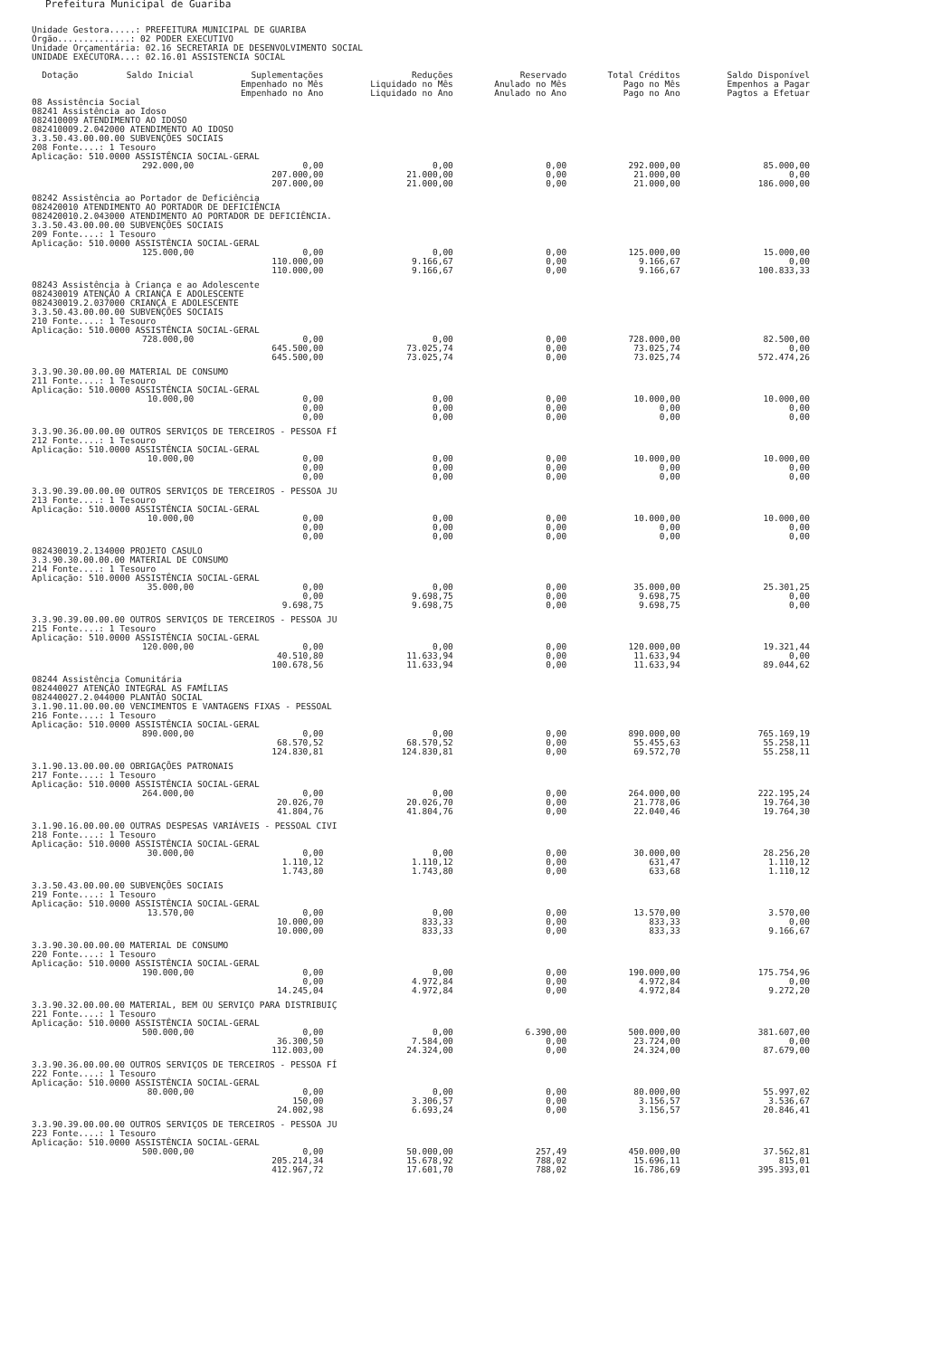Prefeitura Municipal de Guariba
Unidade Gestora.....: PREFEITURA MUNICIPAL DE GUARIBA
Órgão..............: 02 PODER EXECUTIVO
Unidade Orçamentária: 02.16 SECRETARIA DE DESENVOLVIMENTO SOCIAL
UNIDADE EXECUTORA...: 02.16.01 ASSISTENCIA SOCIAL
| Dotação | Saldo Inicial | Suplementações Empenhado no Mês Empenhado no Ano | Reduções Liquidado no Mês Liquidado no Ano | Reservado Anulado no Mês Anulado no Ano | Total Créditos Pago no Mês Pago no Ano | Saldo Disponível Empenhos a Pagar Pagtos a Efetuar |
| --- | --- | --- | --- | --- | --- | --- |
| 08 Assistência Social 08241 Assistência ao Idoso 082410009 ATENDIMENTO AO IDOSO 082410009.2.042000 ATENDIMENTO AO IDOSO 3.3.50.43.00.00.00 SUBVENÇÕES SOCIAIS 208 Fonte....: 1 Tesouro Aplicação: 510.0000 ASSISTÊNCIA SOCIAL-GERAL | | | | | | |
| | 292.000,00 | 0,00 207.000,00 207.000,00 | 0,00 21.000,00 21.000,00 | 0,00 0,00 0,00 | 292.000,00 21.000,00 21.000,00 | 85.000,00 0,00 186.000,00 |
| 08242 Assistência ao Portador de Deficiência 082420010 ATENDIMENTO AO PORTADOR DE DEFICIÊNCIA 082420010.2.043000 ATENDIMENTO AO PORTADOR DE DEFICIÊNCIA. 3.3.50.43.00.00.00 SUBVENÇÕES SOCIAIS 209 Fonte....: 1 Tesouro Aplicação: 510.0000 ASSISTÊNCIA SOCIAL-GERAL | | | | | | |
| | 125.000,00 | 0,00 110.000,00 110.000,00 | 0,00 9.166,67 9.166,67 | 0,00 0,00 0,00 | 125.000,00 9.166,67 9.166,67 | 15.000,00 0,00 100.833,33 |
| 08243 Assistência à Criança e ao Adolescente 082430019 ATENÇÃO A CRIANÇA E ADOLESCENTE 082430019.2.037000 CRIANÇA E ADOLESCENTE 3.3.50.43.00.00.00 SUBVENÇÕES SOCIAIS 210 Fonte....: 1 Tesouro Aplicação: 510.0000 ASSISTÊNCIA SOCIAL-GERAL | | | | | | |
| | 728.000,00 | 0,00 645.500,00 645.500,00 | 0,00 73.025,74 73.025,74 | 0,00 0,00 0,00 | 728.000,00 73.025,74 73.025,74 | 82.500,00 0,00 572.474,26 |
| 3.3.90.30.00.00.00 MATERIAL DE CONSUMO 211 Fonte....: 1 Tesouro Aplicação: 510.0000 ASSISTÊNCIA SOCIAL-GERAL | | | | | | |
| | 10.000,00 | 0,00 0,00 0,00 | 0,00 0,00 0,00 | 0,00 0,00 0,00 | 10.000,00 0,00 0,00 | 10.000,00 0,00 0,00 |
| 3.3.90.36.00.00.00 OUTROS SERVIÇOS DE TERCEIROS - PESSOA FÍ 212 Fonte....: 1 Tesouro Aplicação: 510.0000 ASSISTÊNCIA SOCIAL-GERAL | | | | | | |
| | 10.000,00 | 0,00 0,00 0,00 | 0,00 0,00 0,00 | 0,00 0,00 0,00 | 10.000,00 0,00 0,00 | 10.000,00 0,00 0,00 |
| 3.3.90.39.00.00.00 OUTROS SERVIÇOS DE TERCEIROS - PESSOA JU 213 Fonte....: 1 Tesouro Aplicação: 510.0000 ASSISTÊNCIA SOCIAL-GERAL | | | | | | |
| | 10.000,00 | 0,00 0,00 0,00 | 0,00 0,00 0,00 | 0,00 0,00 0,00 | 10.000,00 0,00 0,00 | 10.000,00 0,00 0,00 |
| 082430019.2.134000 PROJETO CASULO 3.3.90.30.00.00.00 MATERIAL DE CONSUMO 214 Fonte....: 1 Tesouro Aplicação: 510.0000 ASSISTÊNCIA SOCIAL-GERAL | | | | | | |
| | 35.000,00 | 0,00 0,00 9.698,75 | 0,00 9.698,75 9.698,75 | 0,00 0,00 0,00 | 35.000,00 9.698,75 9.698,75 | 25.301,25 0,00 0,00 |
| 3.3.90.39.00.00.00 OUTROS SERVIÇOS DE TERCEIROS - PESSOA JU 215 Fonte....: 1 Tesouro Aplicação: 510.0000 ASSISTÊNCIA SOCIAL-GERAL | | | | | | |
| | 120.000,00 | 0,00 40.510,80 100.678,56 | 0,00 11.633,94 11.633,94 | 0,00 0,00 0,00 | 120.000,00 11.633,94 11.633,94 | 19.321,44 0,00 89.044,62 |
| 08244 Assistência Comunitária 082440027 ATENÇÃO INTEGRAL AS FAMÍLIAS 082440027.2.044000 PLANTÃO SOCIAL 3.1.90.11.00.00.00 VENCIMENTOS E VANTAGENS FIXAS - PESSOAL 216 Fonte....: 1 Tesouro Aplicação: 510.0000 ASSISTÊNCIA SOCIAL-GERAL | | | | | | |
| | 890.000,00 | 0,00 68.570,52 124.830,81 | 0,00 68.570,52 124.830,81 | 0,00 0,00 0,00 | 890.000,00 55.455,63 69.572,70 | 765.169,19 55.258,11 55.258,11 |
| 3.1.90.13.00.00.00 OBRIGAÇÕES PATRONAIS 217 Fonte....: 1 Tesouro Aplicação: 510.0000 ASSISTÊNCIA SOCIAL-GERAL | | | | | | |
| | 264.000,00 | 0,00 20.026,70 41.804,76 | 0,00 20.026,70 41.804,76 | 0,00 0,00 0,00 | 264.000,00 21.778,06 22.040,46 | 222.195,24 19.764,30 19.764,30 |
| 3.1.90.16.00.00.00 OUTRAS DESPESAS VARIÁVEIS - PESSOAL CIVI 218 Fonte....: 1 Tesouro Aplicação: 510.0000 ASSISTÊNCIA SOCIAL-GERAL | | | | | | |
| | 30.000,00 | 0,00 1.110,12 1.743,80 | 0,00 1.110,12 1.743,80 | 0,00 0,00 0,00 | 30.000,00 631,47 633,68 | 28.256,20 1.110,12 1.110,12 |
| 3.3.50.43.00.00.00 SUBVENÇÕES SOCIAIS 219 Fonte....: 1 Tesouro Aplicação: 510.0000 ASSISTÊNCIA SOCIAL-GERAL | | | | | | |
| | 13.570,00 | 0,00 10.000,00 10.000,00 | 0,00 833,33 833,33 | 0,00 0,00 0,00 | 13.570,00 833,33 833,33 | 3.570,00 0,00 9.166,67 |
| 3.3.90.30.00.00.00 MATERIAL DE CONSUMO 220 Fonte....: 1 Tesouro Aplicação: 510.0000 ASSISTÊNCIA SOCIAL-GERAL | | | | | | |
| | 190.000,00 | 0,00 0,00 14.245,04 | 0,00 4.972,84 4.972,84 | 0,00 0,00 0,00 | 190.000,00 4.972,84 4.972,84 | 175.754,96 0,00 9.272,20 |
| 3.3.90.32.00.00.00 MATERIAL, BEM OU SERVIÇO PARA DISTRIBUIÇ 221 Fonte....: 1 Tesouro Aplicação: 510.0000 ASSISTÊNCIA SOCIAL-GERAL | | | | | | |
| | 500.000,00 | 0,00 36.300,50 112.003,00 | 0,00 7.584,00 24.324,00 | 6.390,00 0,00 0,00 | 500.000,00 23.724,00 24.324,00 | 381.607,00 0,00 87.679,00 |
| 3.3.90.36.00.00.00 OUTROS SERVIÇOS DE TERCEIROS - PESSOA FÍ 222 Fonte....: 1 Tesouro Aplicação: 510.0000 ASSISTÊNCIA SOCIAL-GERAL | | | | | | |
| | 80.000,00 | 0,00 150,00 24.002,98 | 0,00 3.306,57 6.693,24 | 0,00 0,00 0,00 | 80.000,00 3.156,57 3.156,57 | 55.997,02 3.536,67 20.846,41 |
| 3.3.90.39.00.00.00 OUTROS SERVIÇOS DE TERCEIROS - PESSOA JU 223 Fonte....: 1 Tesouro Aplicação: 510.0000 ASSISTÊNCIA SOCIAL-GERAL | | | | | | |
| | 500.000,00 | 0,00 205.214,34 412.967,72 | 50.000,00 15.678,92 17.601,70 | 257,49 788,02 788,02 | 450.000,00 15.696,11 16.786,69 | 37.562,81 815,01 395.393,01 |